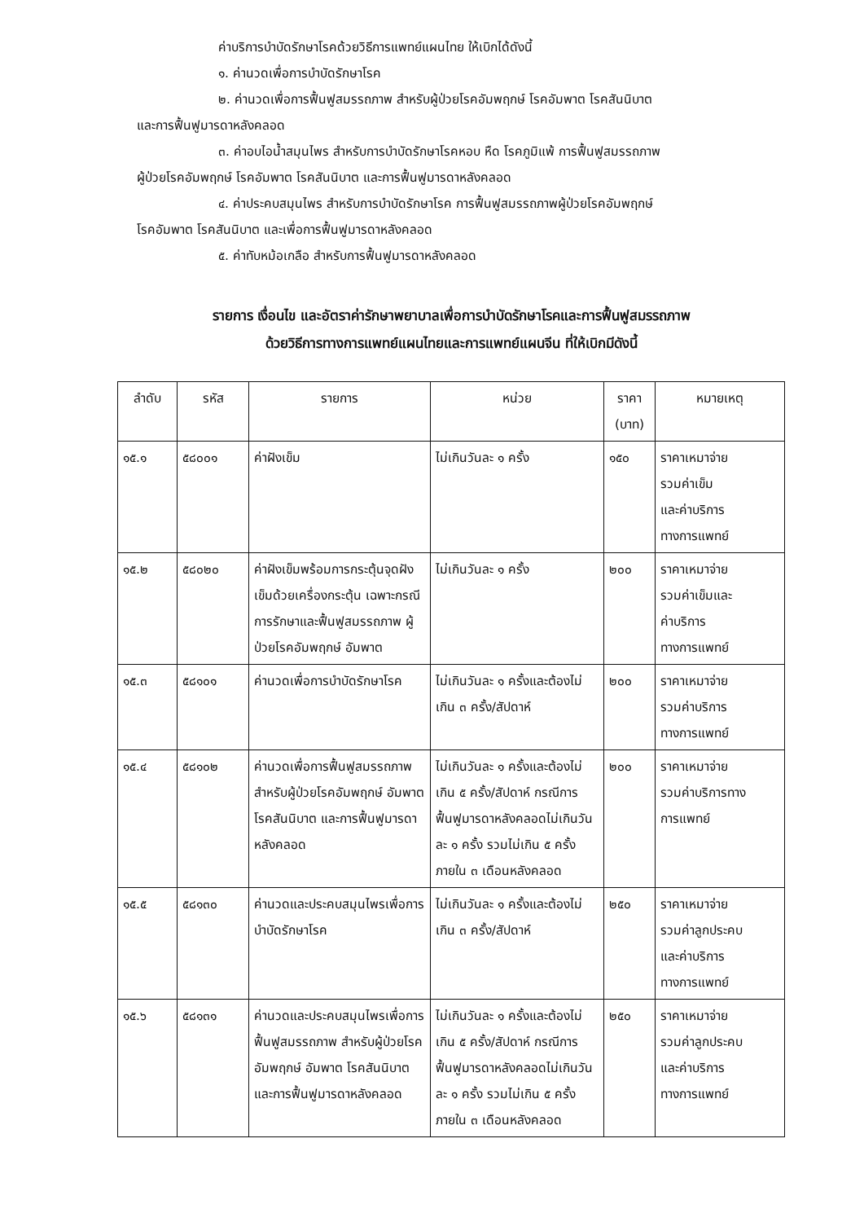ค่าบริการบำบัดรักษาโรคด้วยวิธีการแพทย์แผนไทย ให้เบิกได้ดังนี้
๑. ค่านวดเพื่อการบำบัดรักษาโรค
๒. ค่านวดเพื่อการฟื้นฟูสมรรถภาพ สำหรับผู้ป่วยโรคอัมพฤกษ์ โรคอัมพาต โรคสันนิบาต
และการฟื้นฟูมารดาหลังคลอด
๓. ค่าอบไอน้ำสมุนไพร สำหรับการบำบัดรักษาโรคหอบ หืด โรคภูมิแพ้ การฟื้นฟูสมรรถภาพ
ผู้ป่วยโรคอัมพฤกษ์ โรคอัมพาต โรคสันนิบาต และการฟื้นฟูมารดาหลังคลอด
๔. ค่าประคบสมุนไพร สำหรับการบำบัดรักษาโรค การฟื้นฟูสมรรถภาพผู้ป่วยโรคอัมพฤกษ์
โรคอัมพาต โรคสันนิบาต และเพื่อการฟื้นฟูมารดาหลังคลอด
๕. ค่าทับหม้อเกลือ สำหรับการฟื้นฟูมารดาหลังคลอด
รายการ เงื่อนไข และอัตราค่ารักษาพยาบาลเพื่อการบำบัดรักษาโรคและการฟื้นฟูสมรรถภาพ
ด้วยวิธีการทางการแพทย์แผนไทยและการแพทย์แผนจีน ที่ให้เบิกมีดังนี้
| ลำดับ | รหัส | รายการ | หน่วย | ราคา (บาท) | หมายเหตุ |
| --- | --- | --- | --- | --- | --- |
| ๑๕.๑ | ๕๘๐๐๑ | ค่าฝังเข็ม | ไม่เกินวันละ ๑ ครั้ง | ๑๕๐ | ราคาเหมาจ่าย รวมค่าเข็ม และค่าบริการ ทางการแพทย์ |
| ๑๕.๒ | ๕๘๐๒๐ | ค่าฝังเข็มพร้อมการกระตุ้นจุดฝังเข็มด้วยเครื่องกระตุ้น เฉพาะกรณีการรักษาและฟื้นฟูสมรรถภาพ ผู้ป่วยโรคอัมพฤกษ์ อัมพาต | ไม่เกินวันละ ๑ ครั้ง | ๒๐๐ | ราคาเหมาจ่าย รวมค่าเข็มและ ค่าบริการ ทางการแพทย์ |
| ๑๕.๓ | ๕๘๑๐๑ | ค่านวดเพื่อการบำบัดรักษาโรค | ไม่เกินวันละ ๑ ครั้งและต้องไม่เกิน ๓ ครั้ง/สัปดาห์ | ๒๐๐ | ราคาเหมาจ่าย รวมค่าบริการ ทางการแพทย์ |
| ๑๕.๔ | ๕๘๑๐๒ | ค่านวดเพื่อการฟื้นฟูสมรรถภาพ สำหรับผู้ป่วยโรคอัมพฤกษ์ อัมพาต โรคสันนิบาต และการฟื้นฟูมารดาหลังคลอด | ไม่เกินวันละ ๑ ครั้งและต้องไม่เกิน ๕ ครั้ง/สัปดาห์ กรณีการฟื้นฟูมารดาหลังคลอดไม่เกินวันละ ๑ ครั้ง รวมไม่เกิน ๕ ครั้งภายใน ๓ เดือนหลังคลอด | ๒๐๐ | ราคาเหมาจ่าย รวมค่าบริการทาง การแพทย์ |
| ๑๕.๕ | ๕๘๑๓๐ | ค่านวดและประคบสมุนไพรเพื่อการบำบัดรักษาโรค | ไม่เกินวันละ ๑ ครั้งและต้องไม่เกิน ๓ ครั้ง/สัปดาห์ | ๒๕๐ | ราคาเหมาจ่าย รวมค่าลูกประคบ และค่าบริการ ทางการแพทย์ |
| ๑๕.๖ | ๕๘๑๓๑ | ค่านวดและประคบสมุนไพรเพื่อการฟื้นฟูสมรรถภาพ สำหรับผู้ป่วยโรคอัมพฤกษ์ อัมพาต โรคสันนิบาต และการฟื้นฟูมารดาหลังคลอด | ไม่เกินวันละ ๑ ครั้งและต้องไม่เกิน ๕ ครั้ง/สัปดาห์ กรณีการฟื้นฟูมารดาหลังคลอดไม่เกินวันละ ๑ ครั้ง รวมไม่เกิน ๕ ครั้งภายใน ๓ เดือนหลังคลอด | ๒๕๐ | ราคาเหมาจ่าย รวมค่าลูกประคบ และค่าบริการ ทางการแพทย์ |